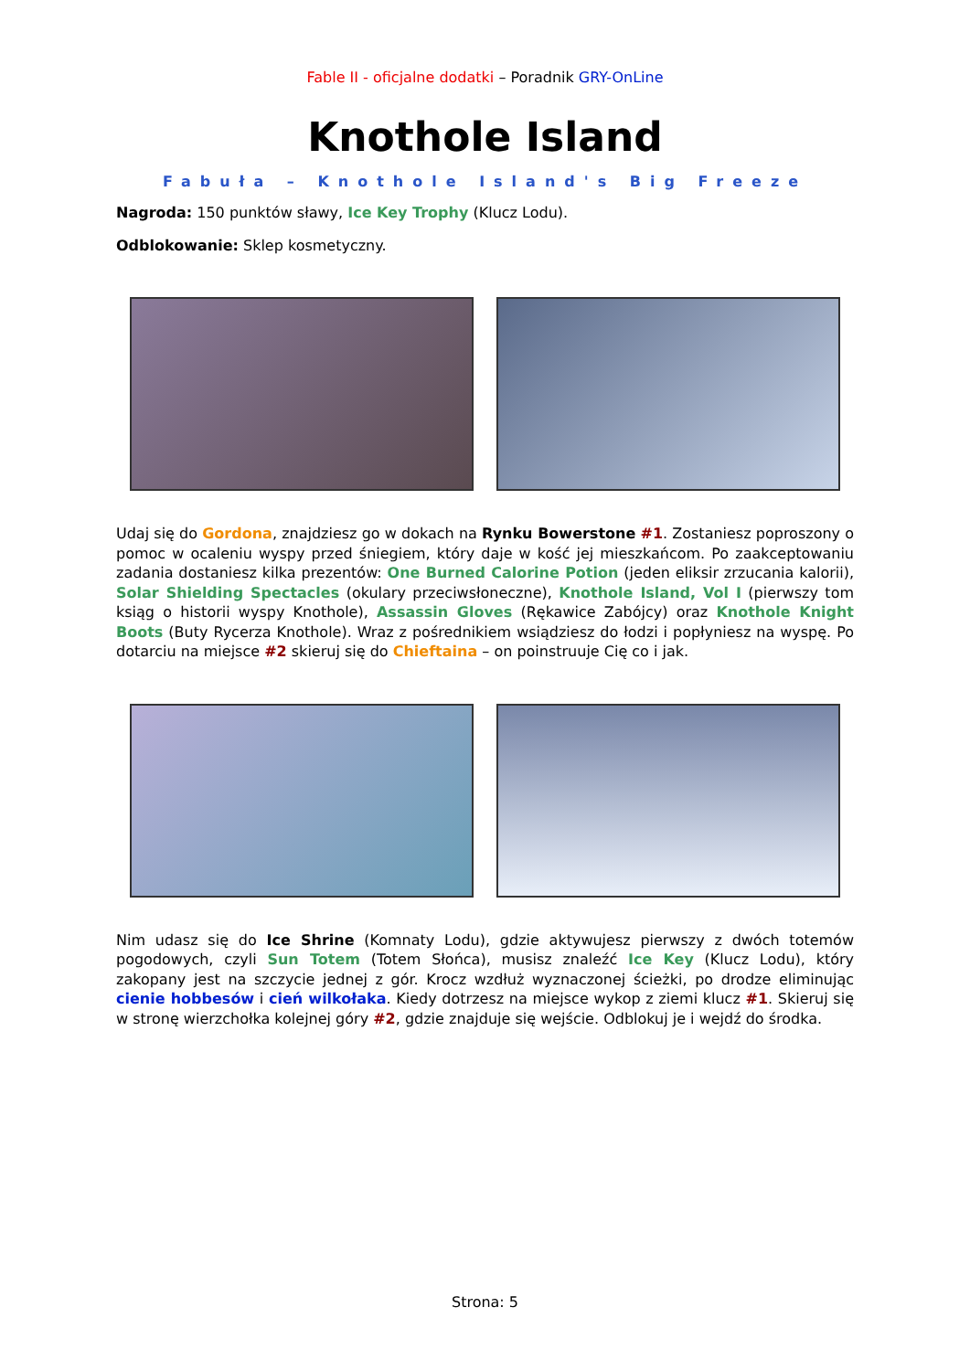Fable II - oficjalne dodatki – Poradnik GRY-OnLine
Knothole Island
Fabuła – Knothole Island's Big Freeze
Nagroda: 150 punktów sławy, Ice Key Trophy (Klucz Lodu).
Odblokowanie: Sklep kosmetyczny.
Udaj się do Gordona, znajdziesz go w dokach na Rynku Bowerstone #1. Zostaniesz poproszony o pomoc w ocaleniu wyspy przed śniegiem, który daje w kość jej mieszkańcom. Po zaakceptowaniu zadania dostaniesz kilka prezentów: One Burned Calorine Potion (jeden eliksir zrzucania kalorii), Solar Shielding Spectacles (okulary przeciwsłoneczne), Knothole Island, Vol I (pierwszy tom ksiąg o historii wyspy Knothole), Assassin Gloves (Rękawice Zabójcy) oraz Knothole Knight Boots (Buty Rycerza Knothole). Wraz z pośrednikiem wsiądziesz do łodzi i popłyniesz na wyspę. Po dotarciu na miejsce #2 skieruj się do Chieftaina – on poinstruuje Cię co i jak.
Nim udasz się do Ice Shrine (Komnaty Lodu), gdzie aktywujesz pierwszy z dwóch totemów pogodowych, czyli Sun Totem (Totem Słońca), musisz znaleźć Ice Key (Klucz Lodu), który zakopany jest na szczycie jednej z gór. Krocz wzdłuż wyznaczonej ścieżki, po drodze eliminując cienie hobbesów i cień wilkołaka. Kiedy dotrzesz na miejsce wykop z ziemi klucz #1. Skieruj się w stronę wierzchołka kolejnej góry #2, gdzie znajduje się wejście. Odblokuj je i wejdź do środka.
Strona: 5